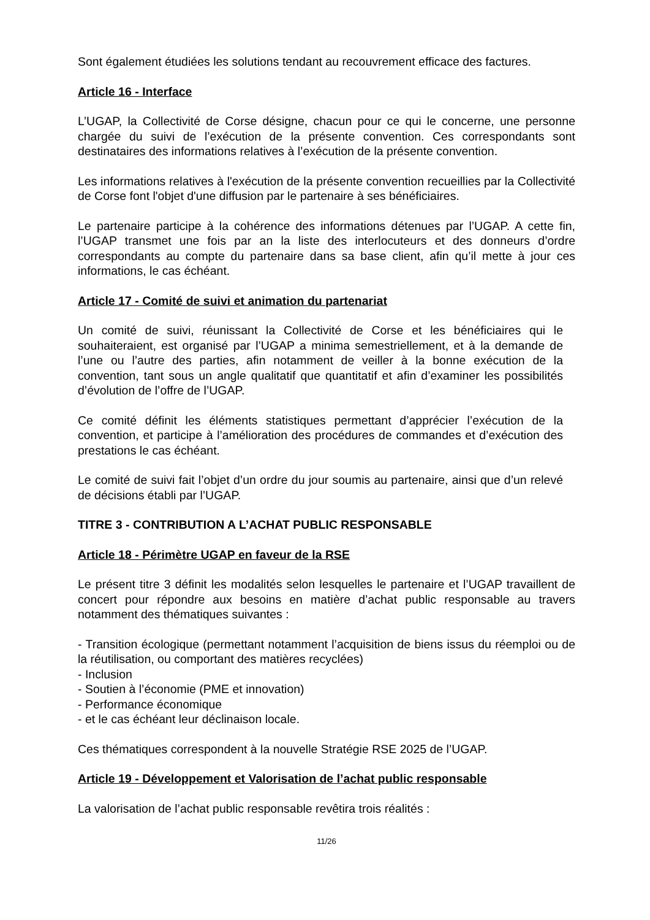Sont également étudiées les solutions tendant au recouvrement efficace des factures.
Article 16 - Interface
L’UGAP, la Collectivité de Corse désigne, chacun pour ce qui le concerne, une personne chargée du suivi de l’exécution de la présente convention. Ces correspondants sont destinataires des informations relatives à l’exécution de la présente convention.
Les informations relatives à l'exécution de la présente convention recueillies par la Collectivité de Corse font l'objet d'une diffusion par le partenaire à ses bénéficiaires.
Le partenaire participe à la cohérence des informations détenues par l’UGAP. A cette fin, l’UGAP transmet une fois par an la liste des interlocuteurs et des donneurs d’ordre correspondants au compte du partenaire dans sa base client, afin qu’il mette à jour ces informations, le cas échéant.
Article 17 - Comité de suivi et animation du partenariat
Un comité de suivi, réunissant la Collectivité de Corse et les bénéficiaires qui le souhaiteraient, est organisé par l’UGAP a minima semestriellement, et à la demande de l’une ou l’autre des parties, afin notamment de veiller à la bonne exécution de la convention, tant sous un angle qualitatif que quantitatif et afin d’examiner les possibilités d’évolution de l’offre de l’UGAP.
Ce comité définit les éléments statistiques permettant d’apprécier l’exécution de la convention, et participe à l’amélioration des procédures de commandes et d’exécution des prestations le cas échéant.
Le comité de suivi fait l’objet d’un ordre du jour soumis au partenaire, ainsi que d’un relevé de décisions établi par l’UGAP.
TITRE 3 - CONTRIBUTION A L’ACHAT PUBLIC RESPONSABLE
Article 18 - Périmètre UGAP en faveur de la RSE
Le présent titre 3 définit les modalités selon lesquelles le partenaire et l’UGAP travaillent de concert pour répondre aux besoins en matière d’achat public responsable au travers notamment des thématiques suivantes :
- Transition écologique (permettant notamment l’acquisition de biens issus du réemploi ou de la réutilisation, ou comportant des matières recyclées)
- Inclusion
- Soutien à l’économie (PME et innovation)
- Performance économique
- et le cas échéant leur déclinaison locale.
Ces thématiques correspondent à la nouvelle Stratégie RSE 2025 de l’UGAP.
Article 19 - Développement et Valorisation de l’achat public responsable
La valorisation de l’achat public responsable revêtira trois réalités :
11/26